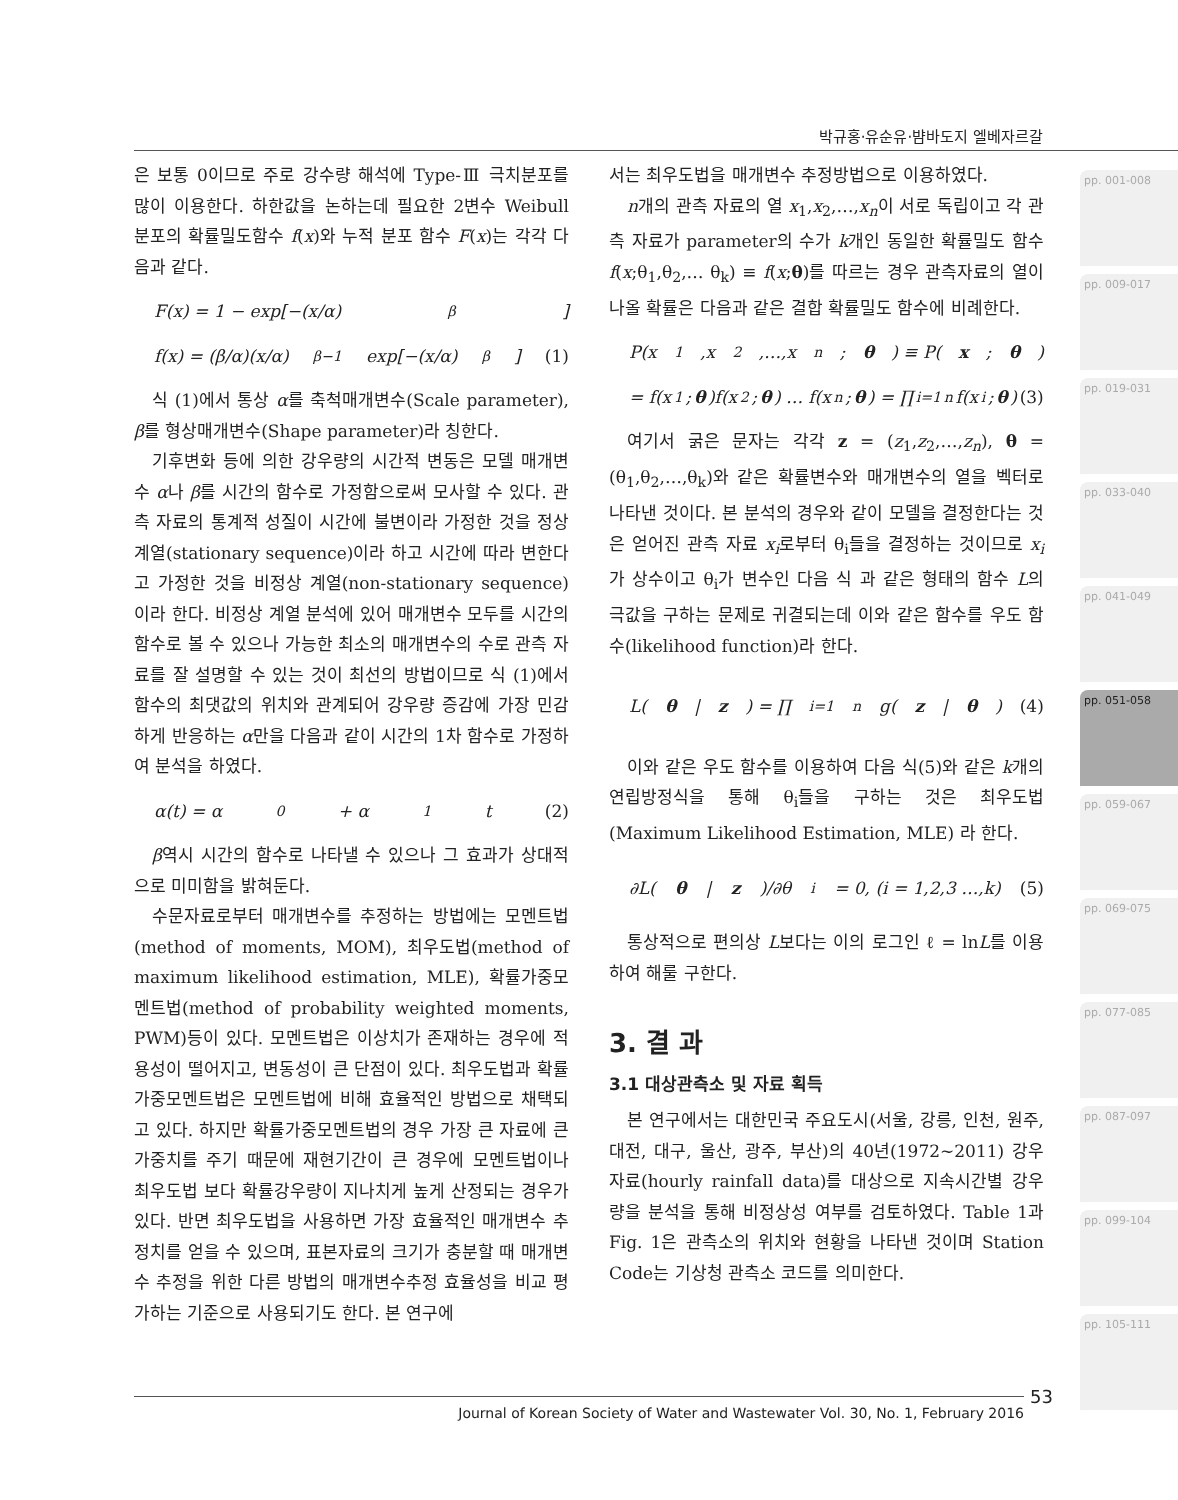박규홍·유순유·뱜바도지 엘베자르갈
pp. 001-008
pp. 009-017
pp. 019-031
pp. 033-040
pp. 041-049
pp. 051-058
pp. 059-067
pp. 069-075
pp. 077-085
pp. 087-097
pp. 099-104
pp. 105-111
은 보통 0이므로 주로 강수량 해석에 Type-Ⅲ 극치분포를 많이 이용한다. 하한값을 논하는데 필요한 2변수 Weibull 분포의 확률밀도함수 f(x)와 누적 분포 함수 F(x)는 각각 다음과 같다.
F(x) = 1 − exp[−(x/α)<sup>β</sup>]
f(x) = (β/α)(x/α)<sup>β−1</sup> exp[−(x/α)<sup>β</sup>] (1)
식 (1)에서 통상 α를 축척매개변수(Scale parameter), β를 형상매개변수(Shape parameter)라 칭한다.
기후변화 등에 의한 강우량의 시간적 변동은 모델 매개변수 α나 β를 시간의 함수로 가정함으로써 모사할 수 있다. 관측 자료의 통계적 성질이 시간에 불변이라 가정한 것을 정상계열(stationary sequence)이라 하고 시간에 따라 변한다고 가정한 것을 비정상 계열(non-stationary sequence)이라 한다. 비정상 계열 분석에 있어 매개변수 모두를 시간의 함수로 볼 수 있으나 가능한 최소의 매개변수의 수로 관측 자료를 잘 설명할 수 있는 것이 최선의 방법이므로 식 (1)에서 함수의 최댓값의 위치와 관계되어 강우량 증감에 가장 민감하게 반응하는 α만을 다음과 같이 시간의 1차 함수로 가정하여 분석을 하였다.
α(t) = α<sub>0</sub> + α<sub>1</sub>t (2)
β역시 시간의 함수로 나타낼 수 있으나 그 효과가 상대적으로 미미함을 밝혀둔다.
수문자료로부터 매개변수를 추정하는 방법에는 모멘트법(method of moments, MOM), 최우도법(method of maximum likelihood estimation, MLE), 확률가중모멘트법(method of probability weighted moments, PWM)등이 있다. 모멘트법은 이상치가 존재하는 경우에 적용성이 떨어지고, 변동성이 큰 단점이 있다. 최우도법과 확률가중모멘트법은 모멘트법에 비해 효율적인 방법으로 채택되고 있다. 하지만 확률가중모멘트법의 경우 가장 큰 자료에 큰 가중치를 주기 때문에 재현기간이 큰 경우에 모멘트법이나 최우도법 보다 확률강우량이 지나치게 높게 산정되는 경우가 있다. 반면 최우도법을 사용하면 가장 효율적인 매개변수 추정치를 얻을 수 있으며, 표본자료의 크기가 충분할 때 매개변수 추정을 위한 다른 방법의 매개변수추정 효율성을 비교 평가하는 기준으로 사용되기도 한다. 본 연구에
서는 최우도법을 매개변수 추정방법으로 이용하였다.
n개의 관측 자료의 열 x<sub>1</sub>,x<sub>2</sub>,…,x<sub>n</sub>이 서로 독립이고 각 관측 자료가 parameter의 수가 k개인 동일한 확률밀도 함수 f(x;θ<sub>1</sub>,θ<sub>2</sub>,… θ<sub>k</sub>) ≡ f(x;θ)를 따르는 경우 관측자료의 열이 나올 확률은 다음과 같은 결합 확률밀도 함수에 비례한다.
P(x<sub>1</sub>,x<sub>2</sub>,…,x<sub>n</sub>; θ) ≡ P(x; θ)
= f(x<sub>1</sub>; θ)f(x<sub>2</sub>; θ) … f(x<sub>n</sub>; θ) = ∏<sub>i=1</sub><sup>n</sup> f(x<sub>i</sub>; θ) (3)
여기서 굵은 문자는 각각 z = (z<sub>1</sub>,z<sub>2</sub>,…,z<sub>n</sub>), θ = (θ<sub>1</sub>,θ<sub>2</sub>,…,θ<sub>k</sub>)와 같은 확률변수와 매개변수의 열을 벡터로 나타낸 것이다. 본 분석의 경우와 같이 모델을 결정한다는 것은 얻어진 관측 자료 x<sub>i</sub>로부터 θ<sub>i</sub>들을 결정하는 것이므로 x<sub>i</sub>가 상수이고 θ<sub>i</sub>가 변수인 다음 식 과 같은 형태의 함수 L의 극값을 구하는 문제로 귀결되는데 이와 같은 함수를 우도 함수(likelihood function)라 한다.
L(θ | z) = ∏<sub>i=1</sub><sup>n</sup> g(z | θ) (4)
이와 같은 우도 함수를 이용하여 다음 식(5)와 같은 k개의 연립방정식을 통해 θ<sub>i</sub>들을 구하는 것은 최우도법(Maximum Likelihood Estimation, MLE) 라 한다.
∂L(θ | z)/∂θ<sub>i</sub> = 0, (i = 1,2,3 …,k) (5)
통상적으로 편의상 L보다는 이의 로그인 ℓ = lnL를 이용하여 해룰 구한다.
3. 결 과
3.1 대상관측소 및 자료 획득
본 연구에서는 대한민국 주요도시(서울, 강릉, 인천, 원주, 대전, 대구, 울산, 광주, 부산)의 40년(1972∼2011) 강우자료(hourly rainfall data)를 대상으로 지속시간별 강우량을 분석을 통해 비정상성 여부를 검토하였다. Table 1과 Fig. 1은 관측소의 위치와 현황을 나타낸 것이며 Station Code는 기상청 관측소 코드를 의미한다.
53
Journal of Korean Society of Water and Wastewater Vol. 30, No. 1, February 2016